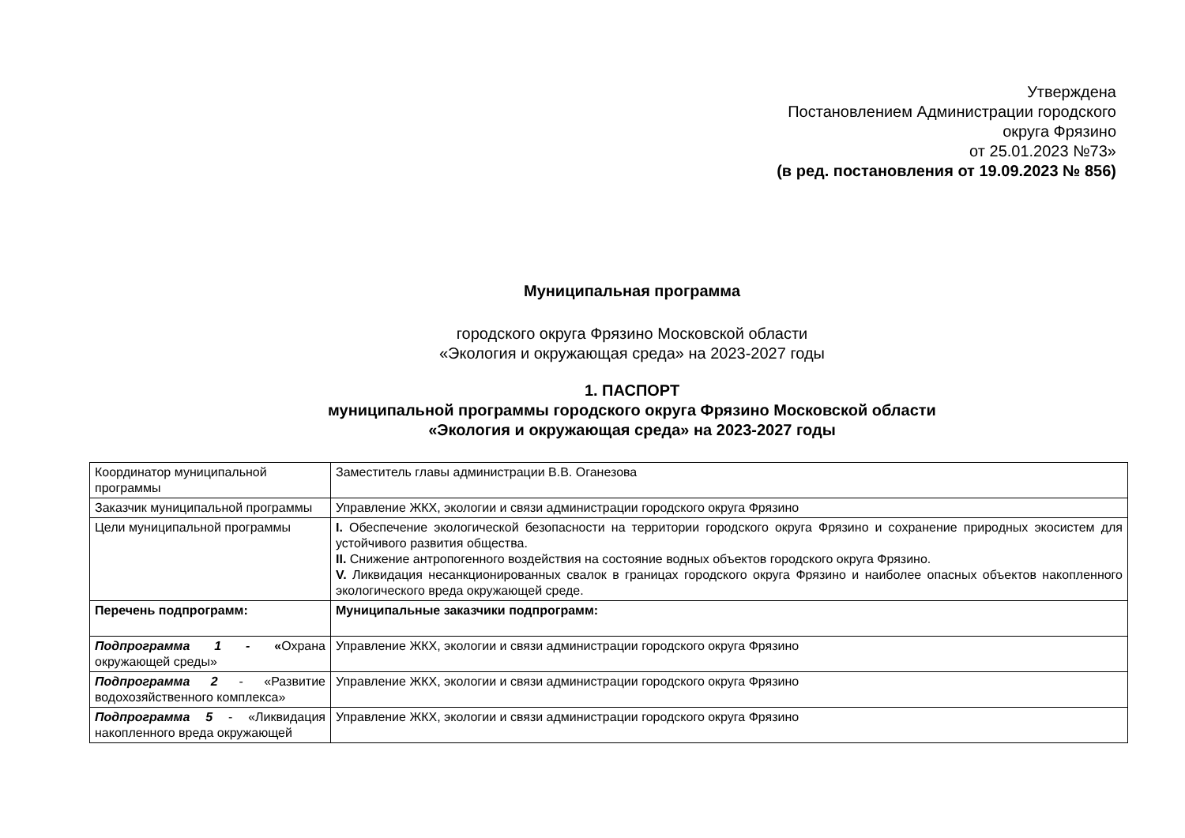Утверждена
Постановлением Администрации городского
округа Фрязино
от 25.01.2023 №73»
(в ред. постановления от 19.09.2023 № 856)
Муниципальная программа
городского округа Фрязино Московской области
«Экология и окружающая среда» на 2023-2027 годы
1. ПАСПОРТ
муниципальной программы городского округа Фрязино Московской области
«Экология и окружающая среда» на 2023-2027 годы
| Координатор муниципальной программы | Заместитель главы администрации В.В. Оганезова |
| Заказчик муниципальной программы | Управление ЖКХ, экологии и связи администрации городского округа Фрязино |
| Цели муниципальной программы | I. Обеспечение экологической безопасности на территории городского округа Фрязино и сохранение природных экосистем для устойчивого развития общества. II. Снижение антропогенного воздействия на состояние водных объектов городского округа Фрязино. V. Ликвидация несанкционированных свалок в границах городского округа Фрязино и наиболее опасных объектов накопленного экологического вреда окружающей среде. |
| Перечень подпрограмм: | Муниципальные заказчики подпрограмм: |
| Подпрограмма 1 - « Охрана окружающей среды» | Управление ЖКХ, экологии и связи администрации городского округа Фрязино |
| Подпрограмма 2 - «Развитие водохозяйственного комплекса» | Управление ЖКХ, экологии и связи администрации городского округа Фрязино |
| Подпрограмма 5 - «Ликвидация накопленного вреда окружающей | Управление ЖКХ, экологии и связи администрации городского округа Фрязино |